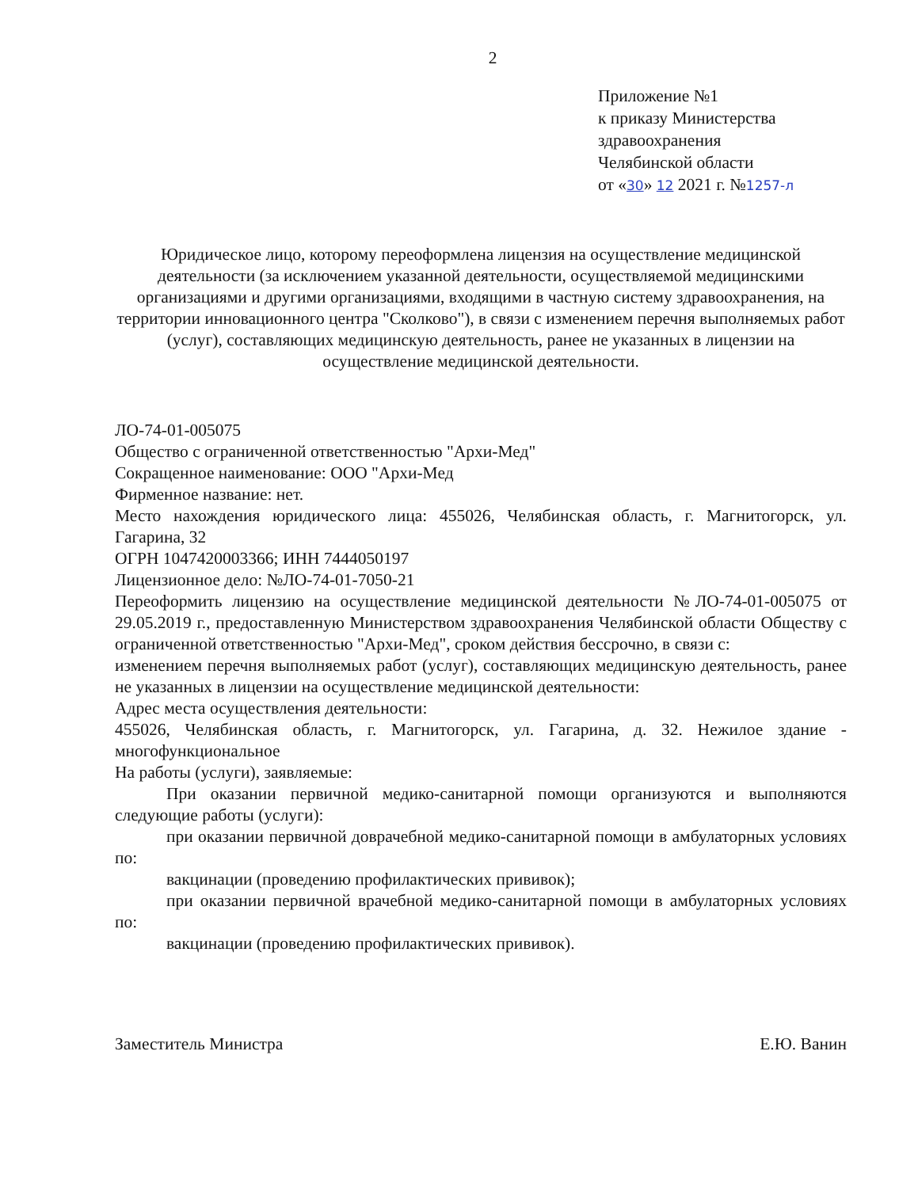2
Приложение №1
к приказу Министерства
здравоохранения
Челябинской области
от «30» 12 2021 г. №1257-л
Юридическое лицо, которому переоформлена лицензия на осуществление медицинской деятельности (за исключением указанной деятельности, осуществляемой медицинскими организациями и другими организациями, входящими в частную систему здравоохранения, на территории инновационного центра "Сколково"), в связи с изменением перечня выполняемых работ (услуг), составляющих медицинскую деятельность, ранее не указанных в лицензии на осуществление медицинской деятельности.
ЛО-74-01-005075
Общество с ограниченной ответственностью "Архи-Мед"
Сокращенное наименование: ООО "Архи-Мед
Фирменное название: нет.
Место нахождения юридического лица: 455026, Челябинская область, г. Магнитогорск, ул. Гагарина, 32
ОГРН 1047420003366; ИНН 7444050197
Лицензионное дело: №ЛО-74-01-7050-21
Переоформить лицензию на осуществление медицинской деятельности №ЛО-74-01-005075 от 29.05.2019 г., предоставленную Министерством здравоохранения Челябинской области Обществу с ограниченной ответственностью "Архи-Мед", сроком действия бессрочно, в связи с:
изменением перечня выполняемых работ (услуг), составляющих медицинскую деятельность, ранее не указанных в лицензии на осуществление медицинской деятельности:
Адрес места осуществления деятельности:
455026, Челябинская область, г. Магнитогорск, ул. Гагарина, д. 32. Нежилое здание - многофункциональное
На работы (услуги), заявляемые:
При оказании первичной медико-санитарной помощи организуются и выполняются следующие работы (услуги):
при оказании первичной доврачебной медико-санитарной помощи в амбулаторных условиях по:
вакцинации (проведению профилактических прививок);
при оказании первичной врачебной медико-санитарной помощи в амбулаторных условиях по:
вакцинации (проведению профилактических прививок).
Заместитель Министра Е.Ю. Ванин